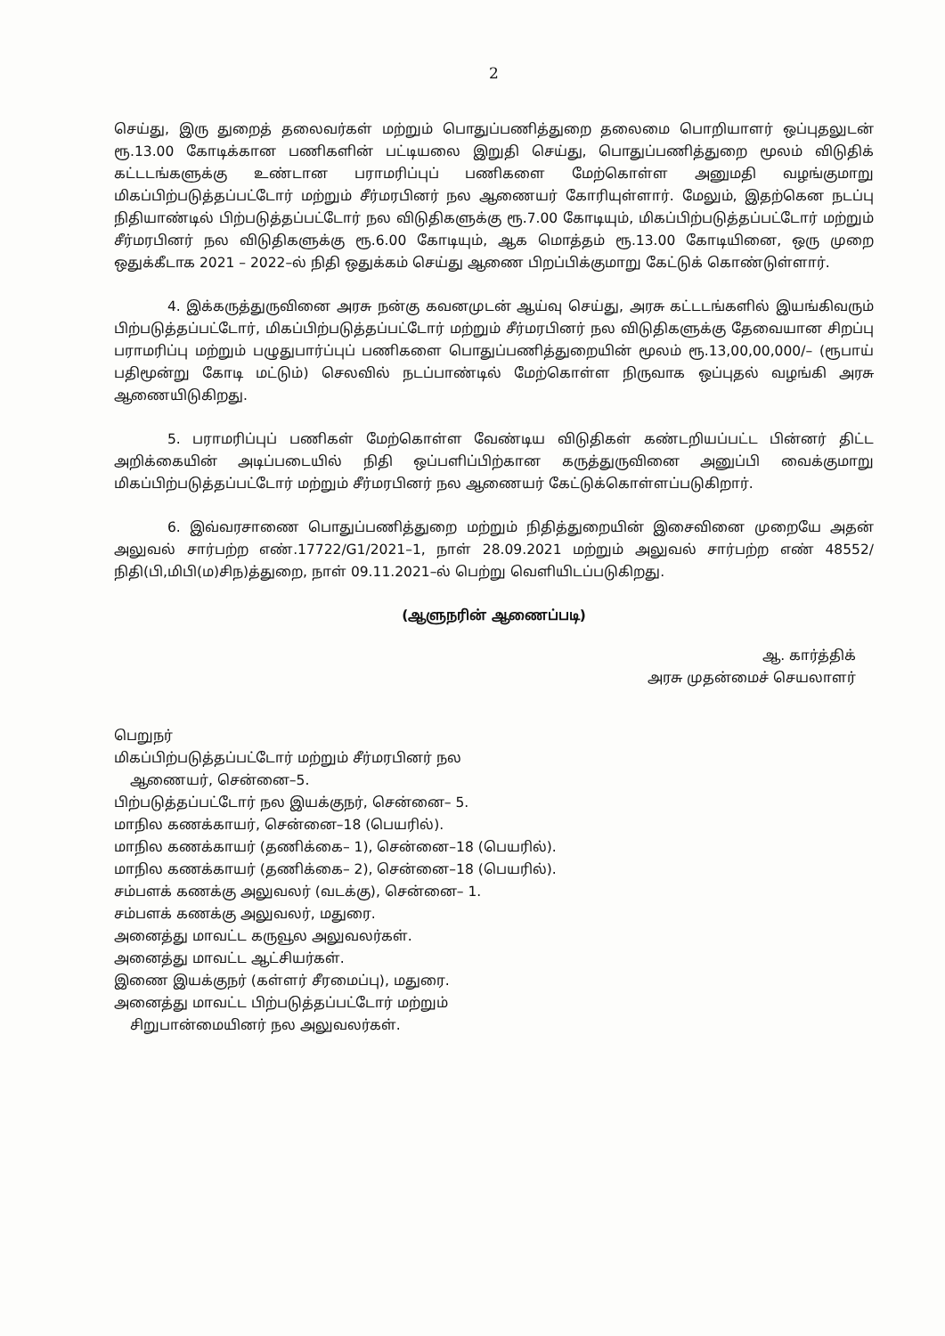2
செய்து, இரு துறைத் தலைவர்கள் மற்றும் பொதுப்பணித்துறை தலைமை பொறியாளர் ஒப்புதலுடன் ரூ.13.00 கோடிக்கான பணிகளின் பட்டியலை இறுதி செய்து, பொதுப்பணித்துறை மூலம் விடுதிக் கட்டடங்களுக்கு உண்டான பராமரிப்புப் பணிகளை மேற்கொள்ள அனுமதி வழங்குமாறு மிகப்பிற்படுத்தப்பட்டோர் மற்றும் சீர்மரபினர் நல ஆணையர் கோரியுள்ளார். மேலும், இதற்கென நடப்பு நிதியாண்டில் பிற்படுத்தப்பட்டோர் நல விடுதிகளுக்கு ரூ.7.00 கோடியும், மிகப்பிற்படுத்தப்பட்டோர் மற்றும் சீர்மரபினர் நல விடுதிகளுக்கு ரூ.6.00 கோடியும், ஆக மொத்தம் ரூ.13.00 கோடியினை, ஒரு முறை ஒதுக்கீடாக 2021 – 2022–ல் நிதி ஒதுக்கம் செய்து ஆணை பிறப்பிக்குமாறு கேட்டுக் கொண்டுள்ளார்.
4. இக்கருத்துருவினை அரசு நன்கு கவனமுடன் ஆய்வு செய்து, அரசு கட்டடங்களில் இயங்கிவரும் பிற்படுத்தப்பட்டோர், மிகப்பிற்படுத்தப்பட்டோர் மற்றும் சீர்மரபினர் நல விடுதிகளுக்கு தேவையான சிறப்பு பராமரிப்பு மற்றும் பழுதுபார்ப்புப் பணிகளை பொதுப்பணித்துறையின் மூலம் ரூ.13,00,00,000/– (ரூபாய் பதிமூன்று கோடி மட்டும்) செலவில் நடப்பாண்டில் மேற்கொள்ள நிருவாக ஒப்புதல் வழங்கி அரசு ஆணையிடுகிறது.
5. பராமரிப்புப் பணிகள் மேற்கொள்ள வேண்டிய விடுதிகள் கண்டறியப்பட்ட பின்னர் திட்ட அறிக்கையின் அடிப்படையில் நிதி ஒப்பளிப்பிற்கான கருத்துருவினை அனுப்பி வைக்குமாறு மிகப்பிற்படுத்தப்பட்டோர் மற்றும் சீர்மரபினர் நல ஆணையர் கேட்டுக்கொள்ளப்படுகிறார்.
6. இவ்வரசாணை பொதுப்பணித்துறை மற்றும் நிதித்துறையின் இசைவினை முறையே அதன் அலுவல் சார்பற்ற எண்.17722/G1/2021–1, நாள் 28.09.2021 மற்றும் அலுவல் சார்பற்ற எண் 48552/நிதி(பி,மிபி(ம)சிந)த்துறை, நாள் 09.11.2021–ல் பெற்று வெளியிடப்படுகிறது.
(ஆளுநரின் ஆணைப்படி)
ஆ. கார்த்திக்
அரசு முதன்மைச் செயலாளர்
பெறுநர்
மிகப்பிற்படுத்தப்பட்டோர் மற்றும் சீர்மரபினர் நல
ஆணையர், சென்னை–5.
பிற்படுத்தப்பட்டோர் நல இயக்குநர், சென்னை– 5.
மாநில கணக்காயர், சென்னை–18 (பெயரில்).
மாநில கணக்காயர் (தணிக்கை– 1), சென்னை–18 (பெயரில்).
மாநில கணக்காயர் (தணிக்கை– 2), சென்னை–18 (பெயரில்).
சம்பளக் கணக்கு அலுவலர் (வடக்கு), சென்னை– 1.
சம்பளக் கணக்கு அலுவலர், மதுரை.
அனைத்து மாவட்ட கருவூல அலுவலர்கள்.
அனைத்து மாவட்ட ஆட்சியர்கள்.
இணை இயக்குநர் (கள்ளர் சீரமைப்பு), மதுரை.
அனைத்து மாவட்ட பிற்படுத்தப்பட்டோர் மற்றும்
சிறுபான்மையினர் நல அலுவலர்கள்.